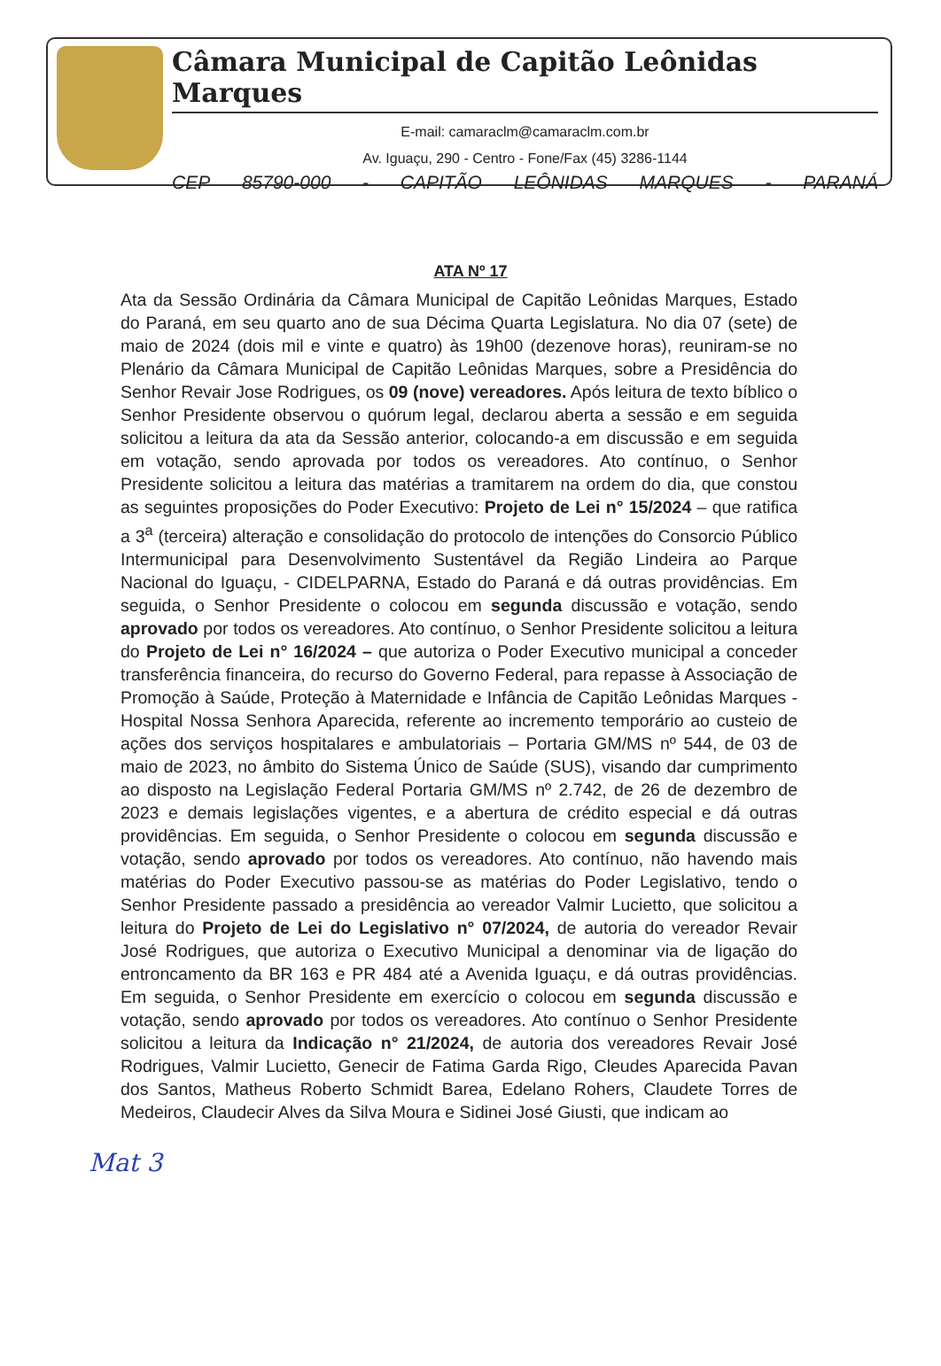Câmara Municipal de Capitão Leônidas Marques
E-mail: camaraclm@camaraclm.com.br
Av. Iguaçu, 290 - Centro - Fone/Fax (45) 3286-1144
CEP 85790-000 - CAPITÃO LEÔNIDAS MARQUES - PARANÁ
ATA Nº 17
Ata da Sessão Ordinária da Câmara Municipal de Capitão Leônidas Marques, Estado do Paraná, em seu quarto ano de sua Décima Quarta Legislatura. No dia 07 (sete) de maio de 2024 (dois mil e vinte e quatro) às 19h00 (dezenove horas), reuniram-se no Plenário da Câmara Municipal de Capitão Leônidas Marques, sobre a Presidência do Senhor Revair Jose Rodrigues, os 09 (nove) vereadores. Após leitura de texto bíblico o Senhor Presidente observou o quórum legal, declarou aberta a sessão e em seguida solicitou a leitura da ata da Sessão anterior, colocando-a em discussão e em seguida em votação, sendo aprovada por todos os vereadores. Ato contínuo, o Senhor Presidente solicitou a leitura das matérias a tramitarem na ordem do dia, que constou as seguintes proposições do Poder Executivo: Projeto de Lei n° 15/2024 – que ratifica a 3<sup>a</sup> (terceira) alteração e consolidação do protocolo de intenções do Consorcio Público Intermunicipal para Desenvolvimento Sustentável da Região Lindeira ao Parque Nacional do Iguaçu, - CIDELPARNA, Estado do Paraná e dá outras providências. Em seguida, o Senhor Presidente o colocou em segunda discussão e votação, sendo aprovado por todos os vereadores. Ato contínuo, o Senhor Presidente solicitou a leitura do Projeto de Lei n° 16/2024 – que autoriza o Poder Executivo municipal a conceder transferência financeira, do recurso do Governo Federal, para repasse à Associação de Promoção à Saúde, Proteção à Maternidade e Infância de Capitão Leônidas Marques - Hospital Nossa Senhora Aparecida, referente ao incremento temporário ao custeio de ações dos serviços hospitalares e ambulatoriais – Portaria GM/MS nº 544, de 03 de maio de 2023, no âmbito do Sistema Único de Saúde (SUS), visando dar cumprimento ao disposto na Legislação Federal Portaria GM/MS nº 2.742, de 26 de dezembro de 2023 e demais legislações vigentes, e a abertura de crédito especial e dá outras providências. Em seguida, o Senhor Presidente o colocou em segunda discussão e votação, sendo aprovado por todos os vereadores. Ato contínuo, não havendo mais matérias do Poder Executivo passou-se as matérias do Poder Legislativo, tendo o Senhor Presidente passado a presidência ao vereador Valmir Lucietto, que solicitou a leitura do Projeto de Lei do Legislativo n° 07/2024, de autoria do vereador Revair José Rodrigues, que autoriza o Executivo Municipal a denominar via de ligação do entroncamento da BR 163 e PR 484 até a Avenida Iguaçu, e dá outras providências. Em seguida, o Senhor Presidente em exercício o colocou em segunda discussão e votação, sendo aprovado por todos os vereadores. Ato contínuo o Senhor Presidente solicitou a leitura da Indicação n° 21/2024, de autoria dos vereadores Revair José Rodrigues, Valmir Lucietto, Genecir de Fatima Garda Rigo, Cleudes Aparecida Pavan dos Santos, Matheus Roberto Schmidt Barea, Edelano Rohers, Claudete Torres de Medeiros, Claudecir Alves da Silva Moura e Sidinei José Giusti, que indicam ao
Mat 3